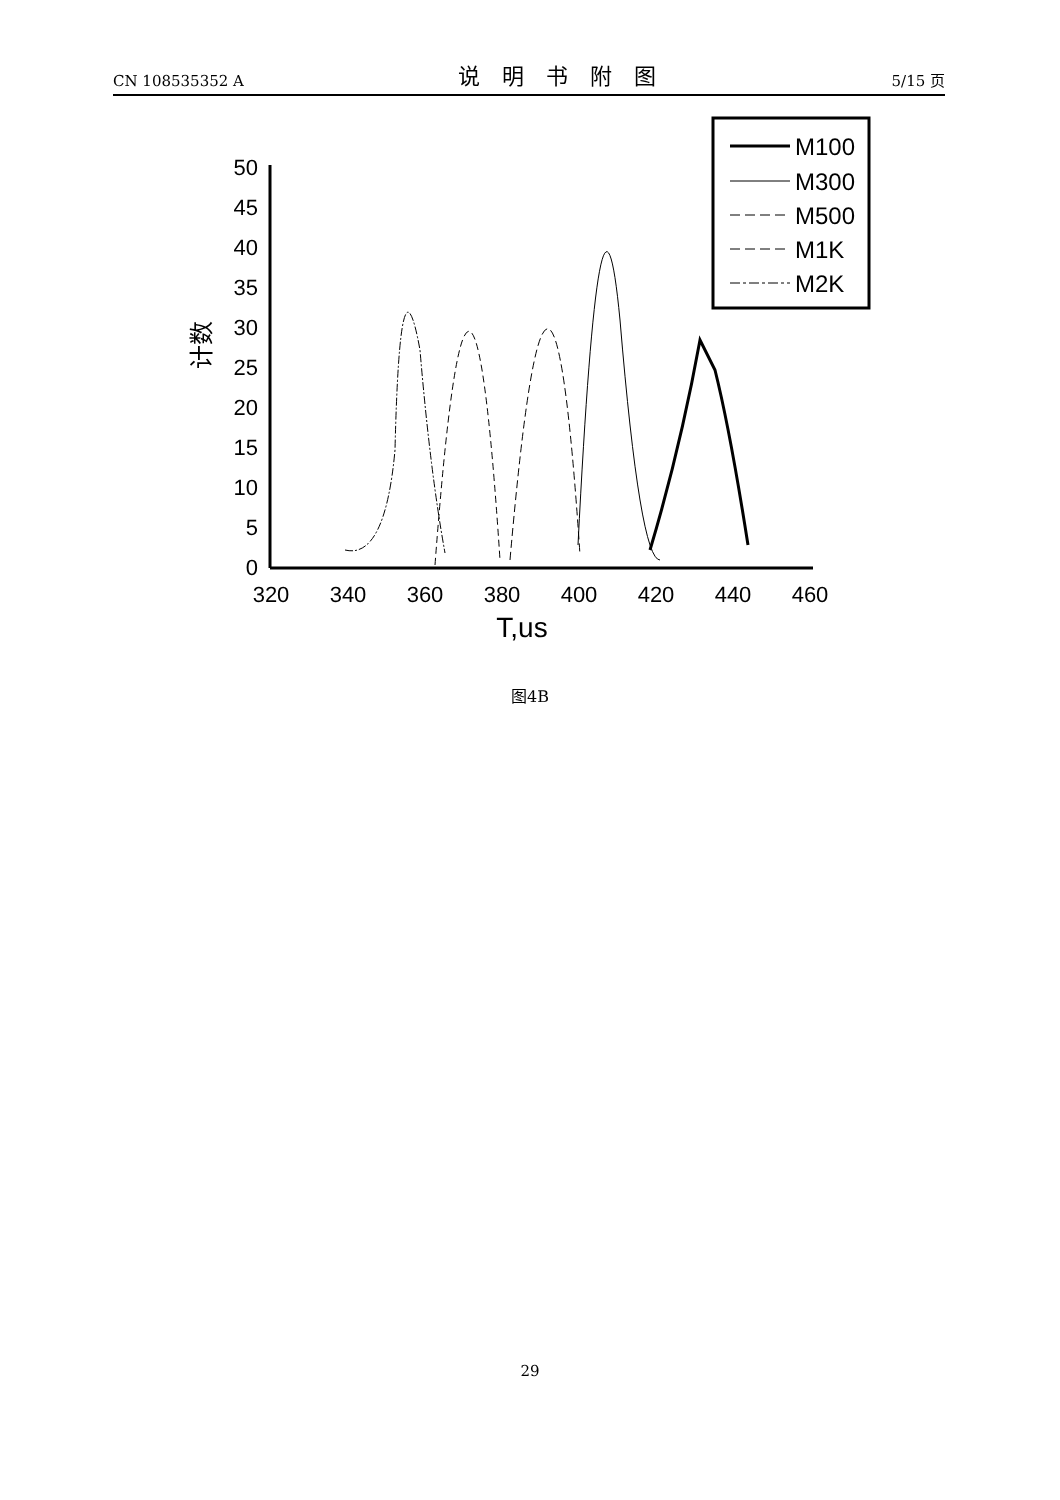CN 108535352 A 说明书附图 5/15 页
50
45
40
35
30
25
20
15
10
5
0
320
340
360
380
400
420
440
460
T,us
计数
M100
M300
M500
M1K
M2K
图4B
29